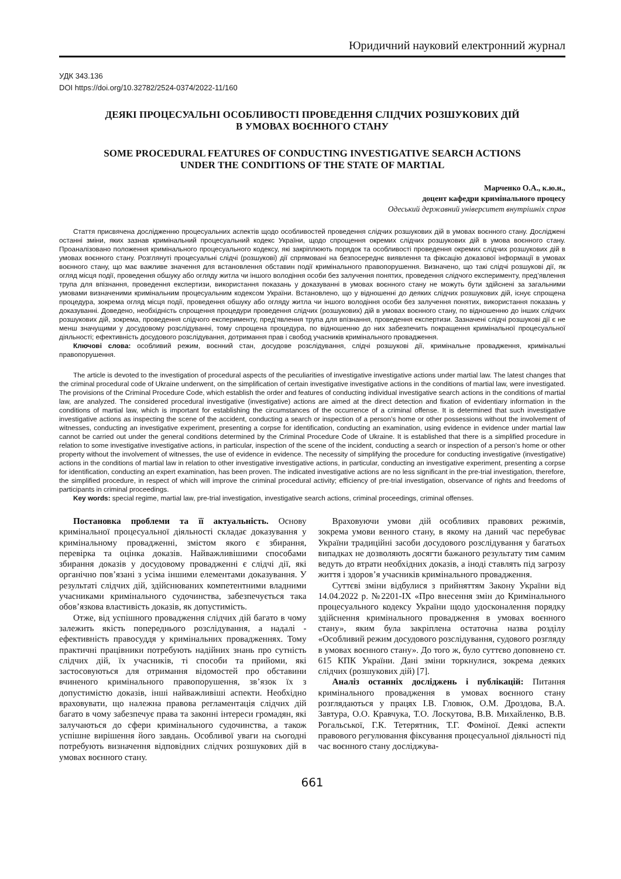Юридичний науковий електронний журнал
УДК 343.136
DOI https://doi.org/10.32782/2524-0374/2022-11/160
ДЕЯКІ ПРОЦЕСУАЛЬНІ ОСОБЛИВОСТІ ПРОВЕДЕННЯ СЛІДЧИХ РОЗШУКОВИХ ДІЙ
В УМОВАХ ВОЄННОГО СТАНУ
SOME PROCEDURAL FEATURES OF CONDUCTING INVESTIGATIVE SEARCH ACTIONS
UNDER THE CONDITIONS OF THE STATE OF MARTIAL
Марченко О.А., к.ю.н.,
доцент кафедри кримінального процесу
Одеський державний університет внутрішніх справ
Стаття присвячена дослідженню процесуальних аспектів щодо особливостей проведення слідчих розшукових дій в умовах воєнного стану. Досліджені останні зміни, яких зазнав кримінальний процесуальний кодекс України, щодо спрощення окремих слідчих розшукових дій в умова воєнного стану. Проаналізовано положення кримінального процесуального кодексу, які закріплюють порядок та особливості проведення окремих слідчих розшукових дій в умовах воєнного стану. Розглянуті процесуальні слідчі (розшукові) дії спрямовані на безпосереднє виявлення та фіксацію доказової інформації в умовах воєнного стану, що має важливе значення для встановлення обставин події кримінального правопорушення. Визначено, що такі слідчі розшукові дії, як огляд місця події, проведення обшуку або огляду житла чи іншого володіння особи без залучення понятих, проведення слідчого експерименту, пред’явлення трупа для впізнання, проведення експертизи, використання показань у доказуванні в умовах воєнного стану не можуть бути здійснені за загальними умовами визначеними кримінальним процесуальним кодексом України. Встановлено, що у відношенні до деяких слідчих розшукових дій, існує спрощена процедура, зокрема огляд місця події, проведення обшуку або огляду житла чи іншого володіння особи без залучення понятих, використання показань у доказуванні. Доведено, необхідність спрощення процедури проведення слідчих (розшукових) дій в умовах воєнного стану, по відношенню до інших слідчих розшукових дій, зокрема, проведення слідчого експерименту, пред’явлення трупа для впізнання, проведення експертизи. Зазначені слідчі розшукові дії є не менш значущими у досудовому розслідуванні, тому спрощена процедура, по відношенню до них забезпечить покращення кримінальної процесуальної діяльності; ефективність досудового розслідування, дотримання прав і свобод учасників кримінального провадження.
Ключові слова: особливий режим, воєнний стан, досудове розслідування, слідчі розшукові дії, кримінальне провадження, кримінальні правопорушення.
The article is devoted to the investigation of procedural aspects of the peculiarities of investigative investigative actions under martial law. The latest changes that the criminal procedural code of Ukraine underwent, on the simplification of certain investigative investigative actions in the conditions of martial law, were investigated. The provisions of the Criminal Procedure Code, which establish the order and features of conducting individual investigative search actions in the conditions of martial law, are analyzed. The considered procedural investigative (investigative) actions are aimed at the direct detection and fixation of evidentiary information in the conditions of martial law, which is important for establishing the circumstances of the occurrence of a criminal offense. It is determined that such investigative investigative actions as inspecting the scene of the accident, conducting a search or inspection of a person’s home or other possessions without the involvement of witnesses, conducting an investigative experiment, presenting a corpse for identification, conducting an examination, using evidence in evidence under martial law cannot be carried out under the general conditions determined by the Criminal Procedure Code of Ukraine. It is established that there is a simplified procedure in relation to some investigative investigative actions, in particular, inspection of the scene of the incident, conducting a search or inspection of a person’s home or other property without the involvement of witnesses, the use of evidence in evidence. The necessity of simplifying the procedure for conducting investigative (investigative) actions in the conditions of martial law in relation to other investigative investigative actions, in particular, conducting an investigative experiment, presenting a corpse for identification, conducting an expert examination, has been proven. The indicated investigative actions are no less significant in the pre-trial investigation, therefore, the simplified procedure, in respect of which will improve the criminal procedural activity; efficiency of pre-trial investigation, observance of rights and freedoms of participants in criminal proceedings.
Key words: special regime, martial law, pre-trial investigation, investigative search actions, criminal proceedings, criminal offenses.
Постановка проблеми та її актуальність. Основу кримінальної процесуальної діяльності складає доказування у кримінальному провадженні, змістом якого є збирання, перевірка та оцінка доказів. Найважливішими способами збирання доказів у досудовому провадженні є слідчі дії, які органічно пов’язані з усіма іншими елементами доказування. У результаті слідчих дій, здійснюваних компетентними владними учасниками кримінального судочинства, забезпечується така обов’язкова властивість доказів, як допустимість.
Отже, від успішного провадження слідчих дій багато в чому залежить якість попереднього розслідування, а надалі - ефективність правосуддя у кримінальних провадженнях. Тому практичні працівники потребують надійних знань про сутність слідчих дій, їх учасників, ті способи та прийоми, які застосовуються для отримання відомостей про обставини вчиненого кримінального правопорушення, зв’язок їх з допустимістю доказів, інші найважливіші аспекти. Необхідно враховувати, що належна правова регламентація слідчих дій багато в чому забезпечує права та законні інтереси громадян, які залучаються до сфери кримінального судочинства, а також успішне вирішення його завдань. Особливої уваги на сьогодні потребують визначення відповідних слідчих розшукових дій в умовах воєнного стану.
Враховуючи умови дій особливих правових режимів, зокрема умови венного стану, в якому на даний час перебуває України традиційні засоби досудового розслідування у багатьох випадках не дозволяють досягти бажаного результату тим самим ведуть до втрати необхідних доказів, а іноді ставлять під загрозу життя і здоров’я учасників кримінального провадження.
Суттєві зміни відбулися з прийняттям Закону України від 14.04.2022 р. №2201-IX «Про внесення змін до Кримінального процесуального кодексу України щодо удосконалення порядку здійснення кримінального провадження в умовах воєнного стану», яким була закріплена остаточна назва розділу «Особливий режим досудового розслідування, судового розгляду в умовах воєнного стану». До того ж, було суттєво доповнено ст. 615 КПК України. Дані зміни торкнулися, зокрема деяких слідчих (розшукових дій) [7].
Аналіз останніх досліджень і публікацій: Питання кримінального провадження в умовах воєнного стану розглядаються у працях І.В. Гловюк, О.М. Дроздова, В.А. Завтура, О.О. Кравчука, Т.О. Лоскутова, В.В. Михайленко, В.В. Рогальської, Г.К. Тетерятник, Т.Г. Фоміної. Деякі аспекти правового регулювання фіксування процесуальної діяльності під час воєнного стану досліджува-
661